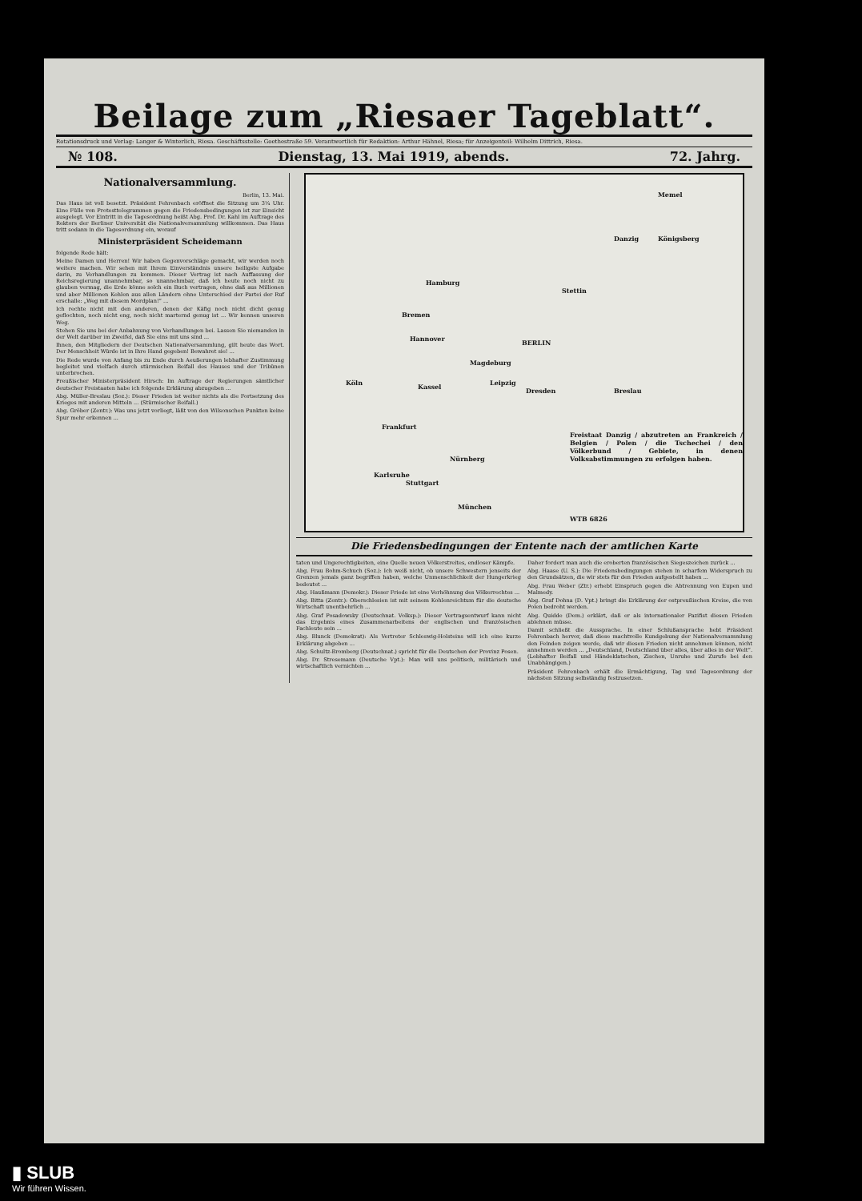Beilage zum „Riesaer Tageblatt“.
Rotationsdruck und Verlag: Langer & Winterlich, Riesa. Geschäftsstelle: Goethestraße 59. Verantwortlich für Redaktion: Arthur Hähnel, Riesa; für Anzeigenteil: Wilhelm Dittrich, Riesa.
№ 108. Dienstag, 13. Mai 1919, abends. 72. Jahrg.
Nationalversammlung.
Berlin, 13. Mai.
Das Haus ist voll besetzt. Präsident Fehrenbach eröffnet die Sitzung um 3¼ Uhr. Eine Fülle von Protesttelegrammen gegen die Friedensbedingungen ist zur Einsicht ausgelegt. Vor Eintritt in die Tagesordnung heißt Abg. Prof. Dr. Kahl im Auftrage des Rektors der Berliner Universität die Nationalversammlung willkommen. Das Haus tritt sodann in die Tagesordnung ein, worauf
Ministerpräsident Scheidemann
folgende Rede hält:
Meine Damen und Herren! Wir haben Gegenvorschläge gemacht, wir werden noch weitere machen. Wir sehen mit Ihrem Einverständnis unsere heiligste Aufgabe darin, zu Verhandlungen zu kommen. Dieser Vertrag ist nach Auffassung der Reichsregierung unannehmbar, so unannehmbar, daß ich heute noch nicht zu glauben vermag, die Erde könne solch ein Buch vertragen, ohne daß aus Millionen und aber Millionen Kehlen aus allen Ländern ohne Unterschied der Partei der Ruf erschalle: „Weg mit diesem Mordplan!“ ...
Ich rechte nicht mit den anderen, denen der Käfig noch nicht dicht genug geflochten, noch nicht eng, noch nicht marternd genug ist ... Wir kennen unseren Weg.
Stehen Sie uns bei der Anbahnung von Verhandlungen bei. Lassen Sie niemanden in der Welt darüber im Zweifel, daß Sie eins mit uns sind ...
Ihnen, den Mitgliedern der Deutschen Nationalversammlung, gilt heute das Wort. Der Menschheit Würde ist in Ihre Hand gegeben! Bewahret sie! ...
Die Rede wurde von Anfang bis zu Ende durch Aeußerungen lebhafter Zustimmung begleitet und vielfach durch stürmischen Beifall des Hauses und der Tribünen unterbrochen.
Preußischer Ministerpräsident Hirsch: Im Auftrage der Regierungen sämtlicher deutscher Freistaaten habe ich folgende Erklärung abzugeben ...
Abg. Müller-Breslau (Soz.): Dieser Frieden ist weiter nichts als die Fortsetzung des Krieges mit anderen Mitteln ... (Stürmischer Beifall.)
Abg. Gröber (Zentr.): Was uns jetzt vorliegt, läßt von den Wilsonschen Punkten keine Spur mehr erkennen ...
Memel
Königsberg Danzig
Stettin
Hamburg
Bremen
Hannover
BERLIN
Magdeburg
Kassel
Leipzig
Dresden Breslau
Köln
Frankfurt
Nürnberg
Karlsruhe
Stuttgart
München
Freistaat Danzig / abzutreten an Frankreich / Belgien / Polen / die Tschechei / den Völkerbund / Gebiete, in denen Volksabstimmungen zu erfolgen haben.
WTB 6826
Die Friedensbedingungen der Entente nach der amtlichen Karte
taten und Ungerechtigkeiten, eine Quelle neuen Völkerstreites, endloser Kämpfe.
Abg. Frau Bohm-Schuch (Soz.): Ich weiß nicht, ob unsere Schwestern jenseits der Grenzen jemals ganz begriffen haben, welche Unmenschlichkeit der Hungerkrieg bedeutet ...
Abg. Haußmann (Demokr.): Dieser Friede ist eine Verhöhnung des Völkerrechtes ...
Abg. Bitta (Zentr.): Oberschlesien ist mit seinem Kohlenreichtum für die deutsche Wirtschaft unentbehrlich ...
Abg. Graf Posadowsky (Deutschnat. Volksp.): Dieser Vertragsentwurf kann nicht das Ergebnis eines Zusammenarbeitens der englischen und französischen Fachleute sein ...
Abg. Blunck (Demokrat): Als Vertreter Schleswig-Holsteins will ich eine kurze Erklärung abgeben ...
Abg. Schultz-Bromberg (Deutschnat.) spricht für die Deutschen der Provinz Posen.
Abg. Dr. Stresemann (Deutsche Vpt.): Man will uns politisch, militärisch und wirtschaftlich vernichten ...
Daher fordert man auch die eroberten französischen Siegeszeichen zurück ...
Abg. Haase (U. S.): Die Friedensbedingungen stehen in scharfem Widerspruch zu den Grundsätzen, die wir stets für den Frieden aufgestellt haben ...
Abg. Frau Weber (Ztr.) erhebt Einspruch gegen die Abtrennung von Eupen und Malmedy.
Abg. Graf Dohna (D. Vpt.) bringt die Erklärung der ostpreußischen Kreise, die von Polen bedroht werden.
Abg. Quidde (Dem.) erklärt, daß er als internationaler Pazifist diesen Frieden ablehnen müsse.
Damit schließt die Aussprache. In einer Schlußansprache hebt Präsident Fehrenbach hervor, daß diese machtvolle Kundgebung der Nationalversammlung den Feinden zeigen werde, daß wir diesen Frieden nicht annehmen können, nicht annehmen werden ... „Deutschland, Deutschland über alles, über alles in der Welt“. (Lebhafter Beifall und Händeklatschen, Zischen, Unruhe und Zurufe bei den Unabhängigen.)
Präsident Fehrenbach erhält die Ermächtigung, Tag und Tagesordnung der nächsten Sitzung selbständig festzusetzen.
▮ SLUB
Wir führen Wissen.